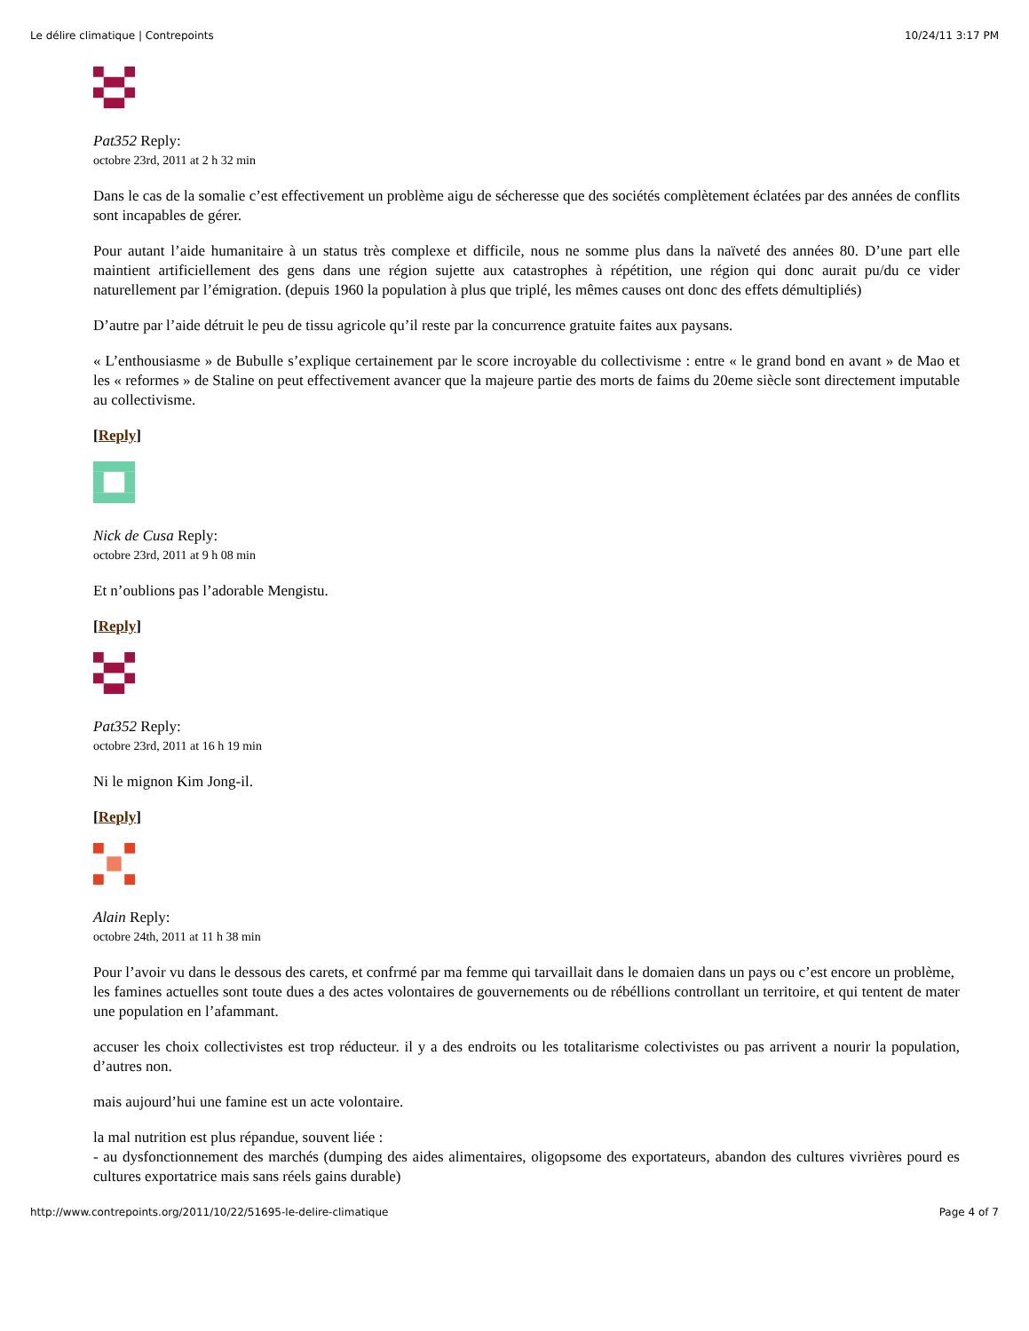Le délire climatique | Contrepoints 10/24/11 3:17 PM
Pat352 Reply:
octobre 23rd, 2011 at 2 h 32 min
Dans le cas de la somalie c’est effectivement un problème aigu de sécheresse que des sociétés complètement éclatées par des années de conflits sont incapables de gérer.
Pour autant l’aide humanitaire à un status très complexe et difficile, nous ne somme plus dans la naïveté des années 80. D’une part elle maintient artificiellement des gens dans une région sujette aux catastrophes à répétition, une région qui donc aurait pu/du ce vider naturellement par l’émigration. (depuis 1960 la population à plus que triplé, les mêmes causes ont donc des effets démultipliés)
D’autre par l’aide détruit le peu de tissu agricole qu’il reste par la concurrence gratuite faites aux paysans.
« L’enthousiasme » de Bubulle s’explique certainement par le score incroyable du collectivisme : entre « le grand bond en avant » de Mao et les « reformes » de Staline on peut effectivement avancer que la majeure partie des morts de faims du 20eme siècle sont directement imputable au collectivisme.
[Reply]
Nick de Cusa Reply:
octobre 23rd, 2011 at 9 h 08 min
Et n’oublions pas l’adorable Mengistu.
[Reply]
Pat352 Reply:
octobre 23rd, 2011 at 16 h 19 min
Ni le mignon Kim Jong-il.
[Reply]
Alain Reply:
octobre 24th, 2011 at 11 h 38 min
Pour l’avoir vu dans le dessous des carets, et confrmé par ma femme qui tarvaillait dans le domaien dans un pays ou c’est encore un problème,
les famines actuelles sont toute dues a des actes volontaires de gouvernements ou de rébéllions controllant un territoire, et qui tentent de mater une population en l’afammant.
accuser les choix collectivistes est trop réducteur. il y a des endroits ou les totalitarisme colectivistes ou pas arrivent a nourir la population, d’autres non.
mais aujourd’hui une famine est un acte volontaire.
la mal nutrition est plus répandue, souvent liée :
- au dysfonctionnement des marchés (dumping des aides alimentaires, oligopsome des exportateurs, abandon des cultures vivrières pourd es cultures exportatrice mais sans réels gains durable)
http://www.contrepoints.org/2011/10/22/51695-le-delire-climatique Page 4 of 7